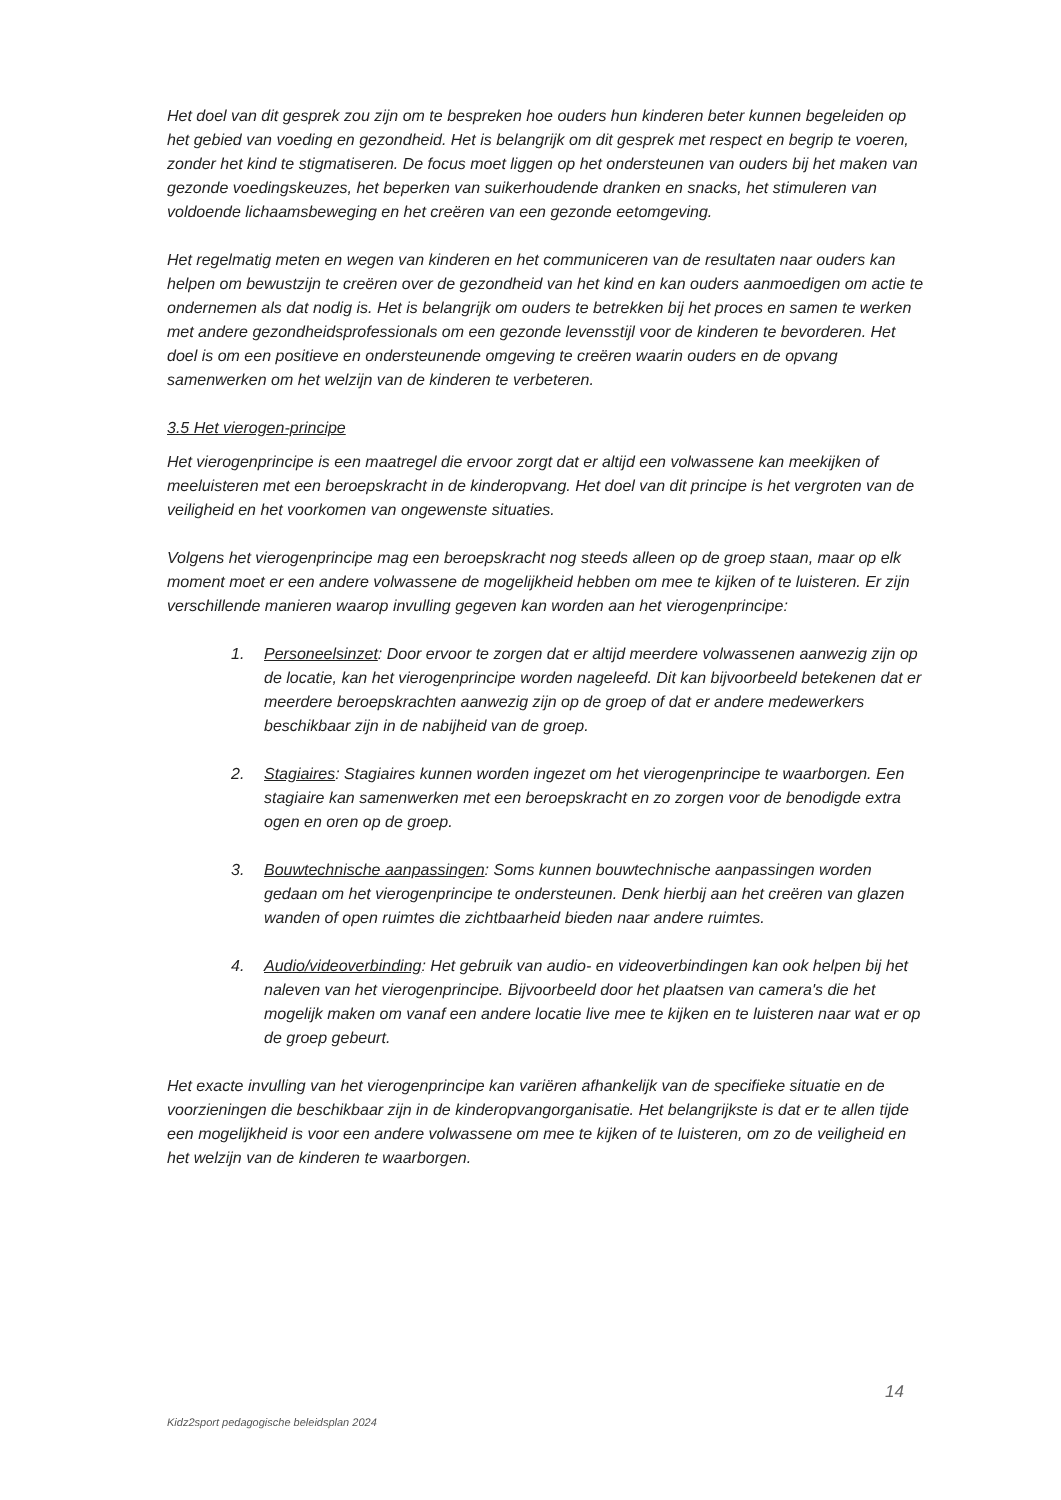Het doel van dit gesprek zou zijn om te bespreken hoe ouders hun kinderen beter kunnen begeleiden op het gebied van voeding en gezondheid. Het is belangrijk om dit gesprek met respect en begrip te voeren, zonder het kind te stigmatiseren. De focus moet liggen op het ondersteunen van ouders bij het maken van gezonde voedingskeuzes, het beperken van suikerhoudende dranken en snacks, het stimuleren van voldoende lichaamsbeweging en het creëren van een gezonde eetomgeving.
Het regelmatig meten en wegen van kinderen en het communiceren van de resultaten naar ouders kan helpen om bewustzijn te creëren over de gezondheid van het kind en kan ouders aanmoedigen om actie te ondernemen als dat nodig is. Het is belangrijk om ouders te betrekken bij het proces en samen te werken met andere gezondheidsprofessionals om een gezonde levensstijl voor de kinderen te bevorderen. Het doel is om een positieve en ondersteunende omgeving te creëren waarin ouders en de opvang samenwerken om het welzijn van de kinderen te verbeteren.
3.5 Het vierogen-principe
Het vierogenprincipe is een maatregel die ervoor zorgt dat er altijd een volwassene kan meekijken of meeluisteren met een beroepskracht in de kinderopvang. Het doel van dit principe is het vergroten van de veiligheid en het voorkomen van ongewenste situaties.
Volgens het vierogenprincipe mag een beroepskracht nog steeds alleen op de groep staan, maar op elk moment moet er een andere volwassene de mogelijkheid hebben om mee te kijken of te luisteren. Er zijn verschillende manieren waarop invulling gegeven kan worden aan het vierogenprincipe:
1. Personeelsinzet: Door ervoor te zorgen dat er altijd meerdere volwassenen aanwezig zijn op de locatie, kan het vierogenprincipe worden nageleefd. Dit kan bijvoorbeeld betekenen dat er meerdere beroepskrachten aanwezig zijn op de groep of dat er andere medewerkers beschikbaar zijn in de nabijheid van de groep.
2. Stagiaires: Stagiaires kunnen worden ingezet om het vierogenprincipe te waarborgen. Een stagiaire kan samenwerken met een beroepskracht en zo zorgen voor de benodigde extra ogen en oren op de groep.
3. Bouwtechnische aanpassingen: Soms kunnen bouwtechnische aanpassingen worden gedaan om het vierogenprincipe te ondersteunen. Denk hierbij aan het creëren van glazen wanden of open ruimtes die zichtbaarheid bieden naar andere ruimtes.
4. Audio/videoverbinding: Het gebruik van audio- en videoverbindingen kan ook helpen bij het naleven van het vierogenprincipe. Bijvoorbeeld door het plaatsen van camera's die het mogelijk maken om vanaf een andere locatie live mee te kijken en te luisteren naar wat er op de groep gebeurt.
Het exacte invulling van het vierogenprincipe kan variëren afhankelijk van de specifieke situatie en de voorzieningen die beschikbaar zijn in de kinderopvangorganisatie. Het belangrijkste is dat er te allen tijde een mogelijkheid is voor een andere volwassene om mee te kijken of te luisteren, om zo de veiligheid en het welzijn van de kinderen te waarborgen.
14
Kidz2sport pedagogische beleidsplan 2024